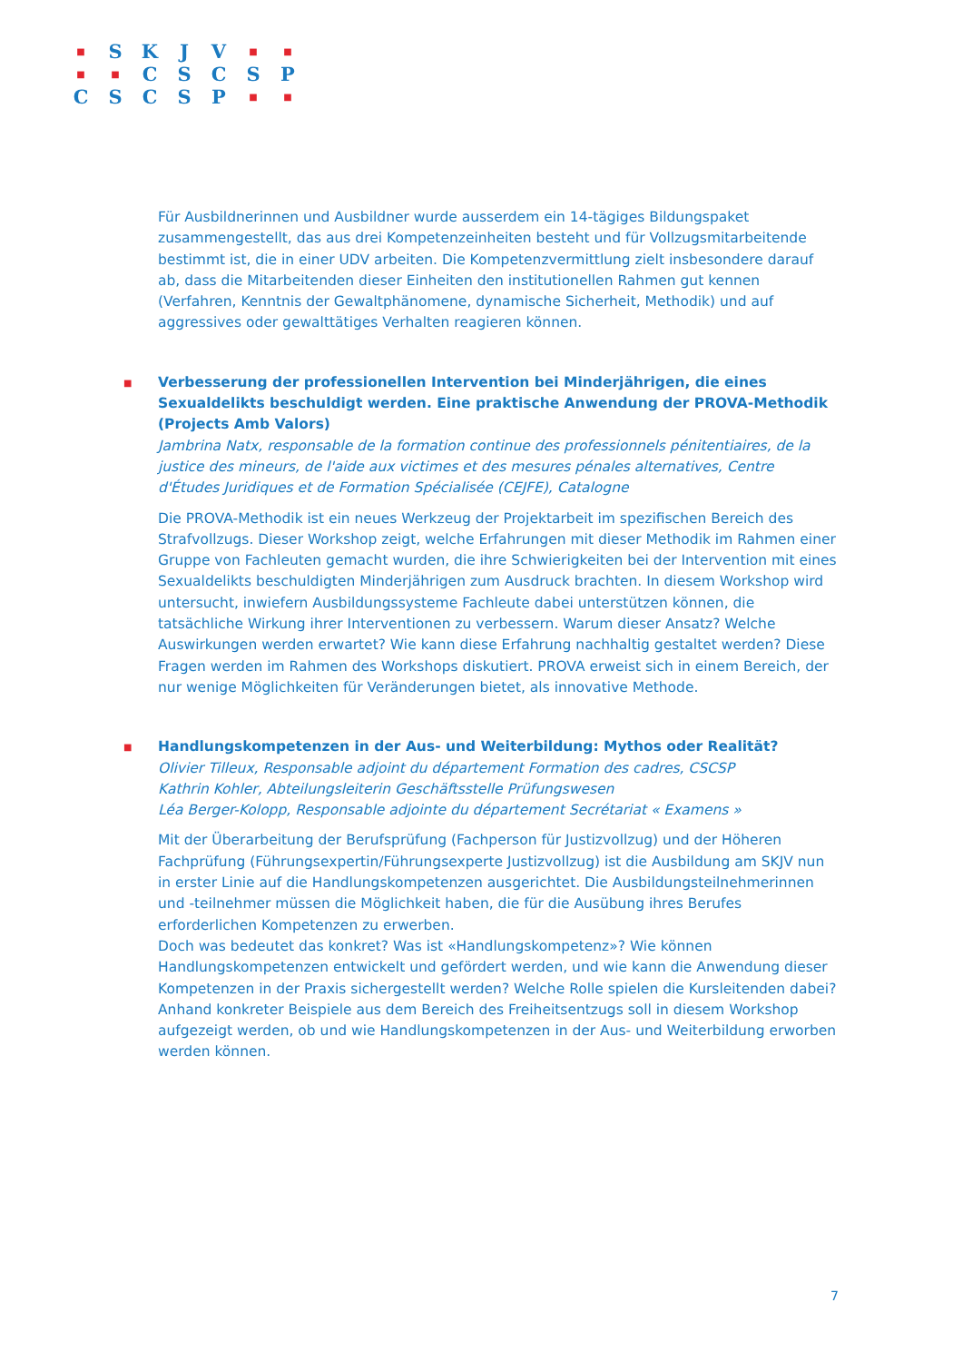| ■ | S | K | J | V | ■ | ■ |
| ■ | ■ | C | S | C | S | P |
| C | S | C | S | P | ■ | ■ |
Für Ausbildnerinnen und Ausbildner wurde ausserdem ein 14-tägiges Bildungspaket zusammengestellt, das aus drei Kompetenzeinheiten besteht und für Vollzugsmitarbeitende bestimmt ist, die in einer UDV arbeiten. Die Kompetenzvermittlung zielt insbesondere darauf ab, dass die Mitarbeitenden dieser Einheiten den institutionellen Rahmen gut kennen (Verfahren, Kenntnis der Gewaltphänomene, dynamische Sicherheit, Methodik) und auf aggressives oder gewalttätiges Verhalten reagieren können.
■
Verbesserung der professionellen Intervention bei Minderjährigen, die eines Sexualdelikts beschuldigt werden. Eine praktische Anwendung der PROVA-Methodik (Projects Amb Valors)
Jambrina Natx, responsable de la formation continue des professionnels pénitentiaires, de la justice des mineurs, de l'aide aux victimes et des mesures pénales alternatives, Centre d'Études Juridiques et de Formation Spécialisée (CEJFE), Catalogne
Die PROVA-Methodik ist ein neues Werkzeug der Projektarbeit im spezifischen Bereich des Strafvollzugs. Dieser Workshop zeigt, welche Erfahrungen mit dieser Methodik im Rahmen einer Gruppe von Fachleuten gemacht wurden, die ihre Schwierigkeiten bei der Intervention mit eines Sexualdelikts beschuldigten Minderjährigen zum Ausdruck brachten. In diesem Workshop wird untersucht, inwiefern Ausbildungssysteme Fachleute dabei unterstützen können, die tatsächliche Wirkung ihrer Interventionen zu verbessern. Warum dieser Ansatz? Welche Auswirkungen werden erwartet? Wie kann diese Erfahrung nachhaltig gestaltet werden? Diese Fragen werden im Rahmen des Workshops diskutiert. PROVA erweist sich in einem Bereich, der nur wenige Möglichkeiten für Veränderungen bietet, als innovative Methode.
■
Handlungskompetenzen in der Aus- und Weiterbildung: Mythos oder Realität?
Olivier Tilleux, Responsable adjoint du département Formation des cadres, CSCSP
Kathrin Kohler, Abteilungsleiterin Geschäftsstelle Prüfungswesen
Léa Berger-Kolopp, Responsable adjointe du département Secrétariat « Examens »
Mit der Überarbeitung der Berufsprüfung (Fachperson für Justizvollzug) und der Höheren Fachprüfung (Führungsexpertin/Führungsexperte Justizvollzug) ist die Ausbildung am SKJV nun in erster Linie auf die Handlungskompetenzen ausgerichtet. Die Ausbildungsteilnehmerinnen und -teilnehmer müssen die Möglichkeit haben, die für die Ausübung ihres Berufes erforderlichen Kompetenzen zu erwerben.
Doch was bedeutet das konkret? Was ist «Handlungskompetenz»? Wie können Handlungskompetenzen entwickelt und gefördert werden, und wie kann die Anwendung dieser Kompetenzen in der Praxis sichergestellt werden? Welche Rolle spielen die Kursleitenden dabei?
Anhand konkreter Beispiele aus dem Bereich des Freiheitsentzugs soll in diesem Workshop aufgezeigt werden, ob und wie Handlungskompetenzen in der Aus- und Weiterbildung erworben werden können.
7